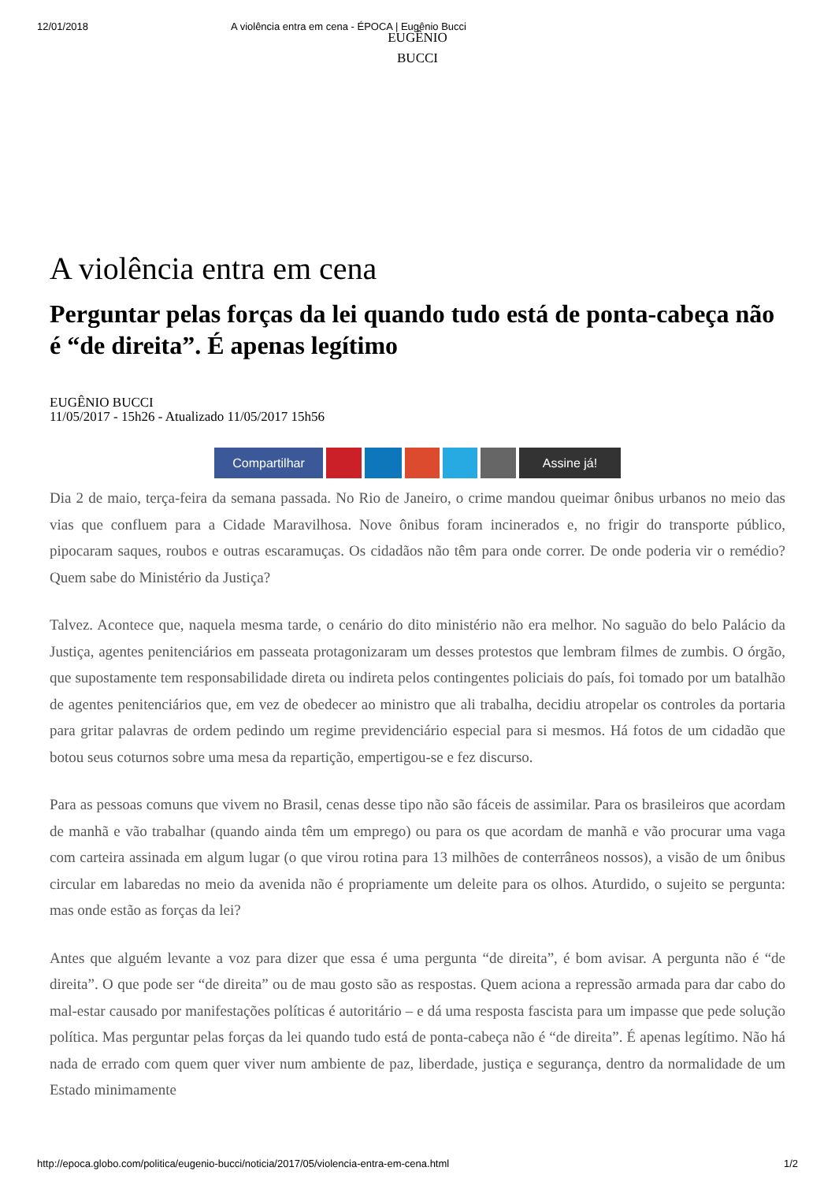12/01/2018 A violência entra em cena - ÉPOCA | Eugênio Bucci
EUGÊNIO
BUCCI
A violência entra em cena
Perguntar pelas forças da lei quando tudo está de ponta-cabeça não é “de direita”. É apenas legítimo
EUGÊNIO BUCCI
11/05/2017 - 15h26 - Atualizado 11/05/2017 15h56
Compartilhar Assine já!
Dia 2 de maio, terça-feira da semana passada. No Rio de Janeiro, o crime mandou queimar ônibus urbanos no meio das vias que confluem para a Cidade Maravilhosa. Nove ônibus foram incinerados e, no frigir do transporte público, pipocaram saques, roubos e outras escaramuças. Os cidadãos não têm para onde correr. De onde poderia vir o remédio? Quem sabe do Ministério da Justiça?
Talvez. Acontece que, naquela mesma tarde, o cenário do dito ministério não era melhor. No saguão do belo Palácio da Justiça, agentes penitenciários em passeata protagonizaram um desses protestos que lembram filmes de zumbis. O órgão, que supostamente tem responsabilidade direta ou indireta pelos contingentes policiais do país, foi tomado por um batalhão de agentes penitenciários que, em vez de obedecer ao ministro que ali trabalha, decidiu atropelar os controles da portaria para gritar palavras de ordem pedindo um regime previdenciário especial para si mesmos. Há fotos de um cidadão que botou seus coturnos sobre uma mesa da repartição, empertigou-se e fez discurso.
Para as pessoas comuns que vivem no Brasil, cenas desse tipo não são fáceis de assimilar. Para os brasileiros que acordam de manhã e vão trabalhar (quando ainda têm um emprego) ou para os que acordam de manhã e vão procurar uma vaga com carteira assinada em algum lugar (o que virou rotina para 13 milhões de conterrâneos nossos), a visão de um ônibus circular em labaredas no meio da avenida não é propriamente um deleite para os olhos. Aturdido, o sujeito se pergunta: mas onde estão as forças da lei?
Antes que alguém levante a voz para dizer que essa é uma pergunta “de direita”, é bom avisar. A pergunta não é “de direita”. O que pode ser “de direita” ou de mau gosto são as respostas. Quem aciona a repressão armada para dar cabo do mal-estar causado por manifestações políticas é autoritário – e dá uma resposta fascista para um impasse que pede solução política. Mas perguntar pelas forças da lei quando tudo está de ponta-cabeça não é “de direita”. É apenas legítimo. Não há nada de errado com quem quer viver num ambiente de paz, liberdade, justiça e segurança, dentro da normalidade de um Estado minimamente
http://epoca.globo.com/politica/eugenio-bucci/noticia/2017/05/violencia-entra-em-cena.html 1/2